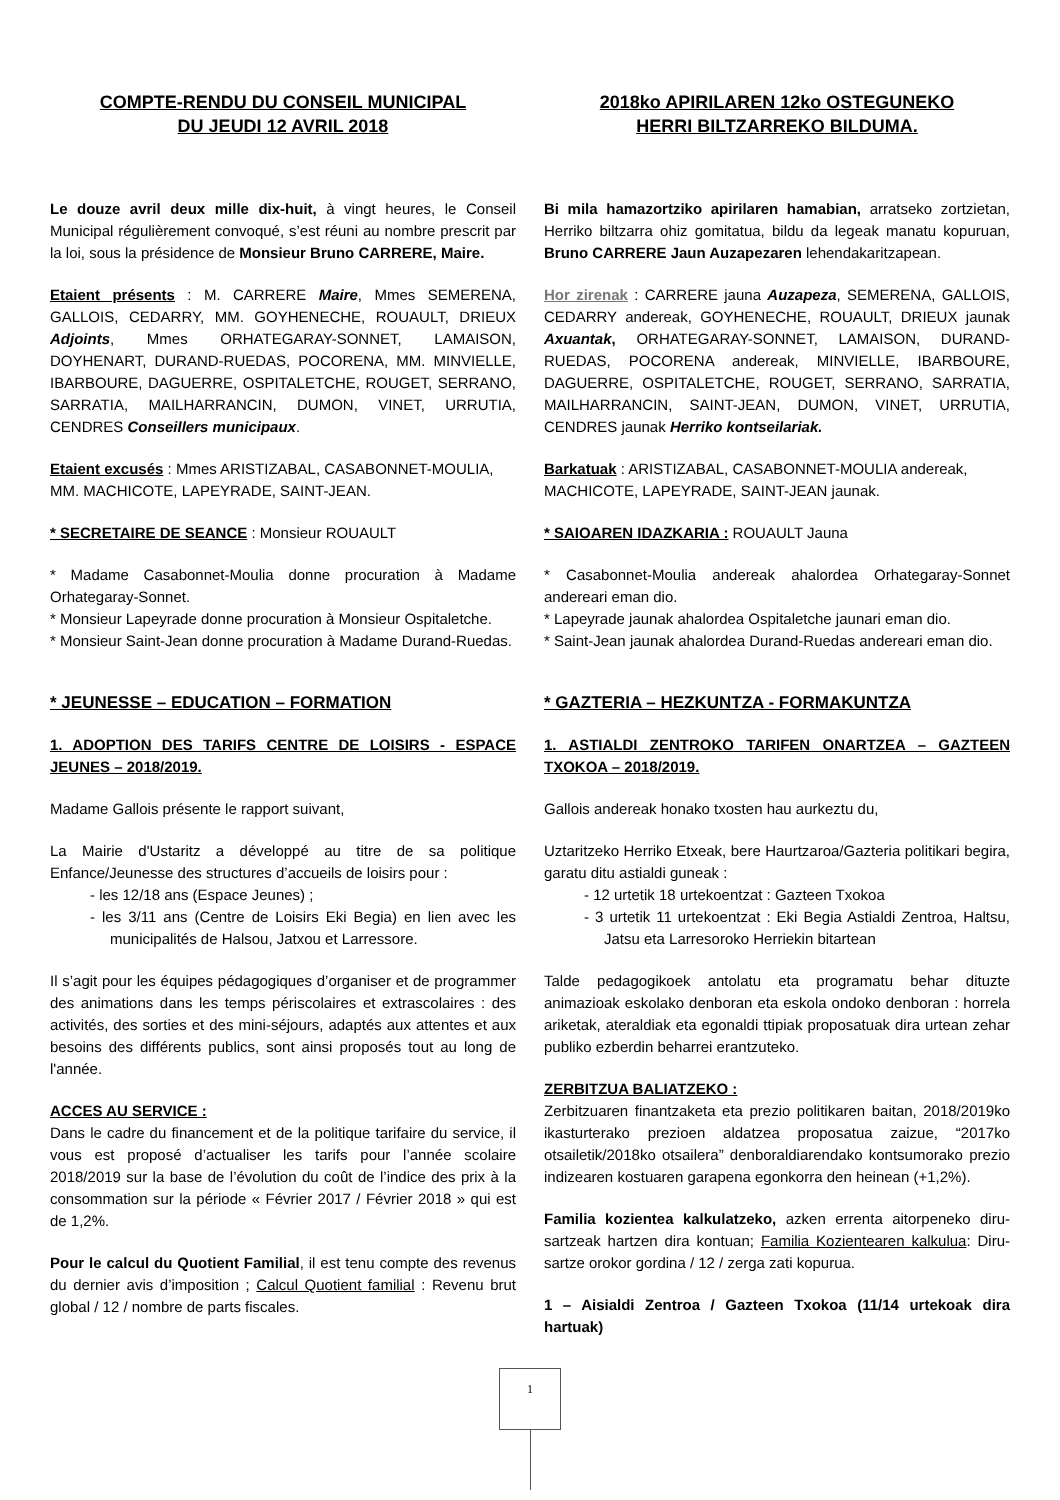COMPTE-RENDU DU CONSEIL MUNICIPAL
DU JEUDI 12 AVRIL 2018
Le douze avril deux mille dix-huit, à vingt heures, le Conseil Municipal régulièrement convoqué, s’est réuni au nombre prescrit par la loi, sous la présidence de Monsieur Bruno CARRERE, Maire.
Etaient présents : M. CARRERE Maire, Mmes SEMERENA, GALLOIS, CEDARRY, MM. GOYHENECHE, ROUAULT, DRIEUX Adjoints, Mmes ORHATEGARAY-SONNET, LAMAISON, DOYHENART, DURAND-RUEDAS, POCORENA, MM. MINVIELLE, IBARBOURE, DAGUERRE, OSPITALETCHE, ROUGET, SERRANO, SARRATIA, MAILHARRANCIN, DUMON, VINET, URRUTIA, CENDRES Conseillers municipaux.
Etaient excusés : Mmes ARISTIZABAL, CASABONNET-MOULIA,
MM. MACHICOTE, LAPEYRADE, SAINT-JEAN.
* SECRETAIRE DE SEANCE : Monsieur ROUAULT
* Madame Casabonnet-Moulia donne procuration à Madame Orhategaray-Sonnet.
* Monsieur Lapeyrade donne procuration à Monsieur Ospitaletche.
* Monsieur Saint-Jean donne procuration à Madame Durand-Ruedas.
* JEUNESSE – EDUCATION – FORMATION
1. ADOPTION DES TARIFS CENTRE DE LOISIRS - ESPACE JEUNES – 2018/2019.
Madame Gallois présente le rapport suivant,
La Mairie d'Ustaritz a développé au titre de sa politique Enfance/Jeunesse des structures d’accueils de loisirs pour :
- les 12/18 ans (Espace Jeunes) ;
- les 3/11 ans (Centre de Loisirs Eki Begia) en lien avec les municipalités de Halsou, Jatxou et Larressore.
Il s’agit pour les équipes pédagogiques d’organiser et de programmer des animations dans les temps périscolaires et extrascolaires : des activités, des sorties et des mini-séjours, adaptés aux attentes et aux besoins des différents publics, sont ainsi proposés tout au long de l'année.
ACCES AU SERVICE :
Dans le cadre du financement et de la politique tarifaire du service, il vous est proposé d’actualiser les tarifs pour l’année scolaire 2018/2019 sur la base de l’évolution du coût de l’indice des prix à la consommation sur la période « Février 2017 / Février 2018 » qui est de 1,2%.
Pour le calcul du Quotient Familial, il est tenu compte des revenus du dernier avis d’imposition ; Calcul Quotient familial : Revenu brut global / 12 / nombre de parts fiscales.
2018ko APIRILAREN 12ko OSTEGUNEKO
HERRI BILTZARREKO BILDUMA.
Bi mila hamazortziko apirilaren hamabian, arratseko zortzietan, Herriko biltzarra ohiz gomitatua, bildu da legeak manatu kopuruan, Bruno CARRERE Jaun Auzapezaren lehendakaritzapean.
Hor zirenak : CARRERE jauna Auzapeza, SEMERENA, GALLOIS, CEDARRY andereak, GOYHENECHE, ROUAULT, DRIEUX jaunak Axuantak, ORHATEGARAY-SONNET, LAMAISON, DURAND-RUEDAS, POCORENA andereak, MINVIELLE, IBARBOURE, DAGUERRE, OSPITALETCHE, ROUGET, SERRANO, SARRATIA, MAILHARRANCIN, SAINT-JEAN, DUMON, VINET, URRUTIA, CENDRES jaunak Herriko kontseilariak.
Barkatuak : ARISTIZABAL, CASABONNET-MOULIA andereak,
MACHICOTE, LAPEYRADE, SAINT-JEAN jaunak.
* SAIOAREN IDAZKARIA : ROUAULT Jauna
* Casabonnet-Moulia andereak ahalordea Orhategaray-Sonnet andereari eman dio.
* Lapeyrade jaunak ahalordea Ospitaletche jaunari eman dio.
* Saint-Jean jaunak ahalordea Durand-Ruedas andereari eman dio.
* GAZTERIA – HEZKUNTZA - FORMAKUNTZA
1. ASTIALDI ZENTROKO TARIFEN ONARTZEA – GAZTEEN TXOKOA – 2018/2019.
Gallois andereak honako txosten hau aurkeztu du,
Uztaritzeko Herriko Etxeak, bere Haurtzaroa/Gazteria politikari begira, garatu ditu astialdi guneak :
- 12 urtetik 18 urtekoentzat : Gazteen Txokoa
- 3 urtetik 11 urtekoentzat : Eki Begia Astialdi Zentroa, Haltsu, Jatsu eta Larresoroko Herriekin bitartean
Talde pedagogikoek antolatu eta programatu behar dituzte animazioak eskolako denboran eta eskola ondoko denboran : horrela ariketak, ateraldiak eta egonaldi ttipiak proposatuak dira urtean zehar publiko ezberdin beharrei erantzuteko.
ZERBITZUA BALIATZEKO :
Zerbitzuaren finantzaketa eta prezio politikaren baitan, 2018/2019ko ikasturterako prezioen aldatzea proposatua zaizue, “2017ko otsailetik/2018ko otsailera” denboraldiarendako kontsumorako prezio indizearen kostuaren garapena egonkorra den heinean (+1,2%).
Familia kozientea kalkulatzeko, azken errenta aitorpeneko diru-sartzeak hartzen dira kontuan; Familia Kozientearen kalkulua: Diru-sartze orokor gordina / 12 / zerga zati kopurua.
1 – Aisialdi Zentroa / Gazteen Txokoa (11/14 urtekoak dira hartuak)
1